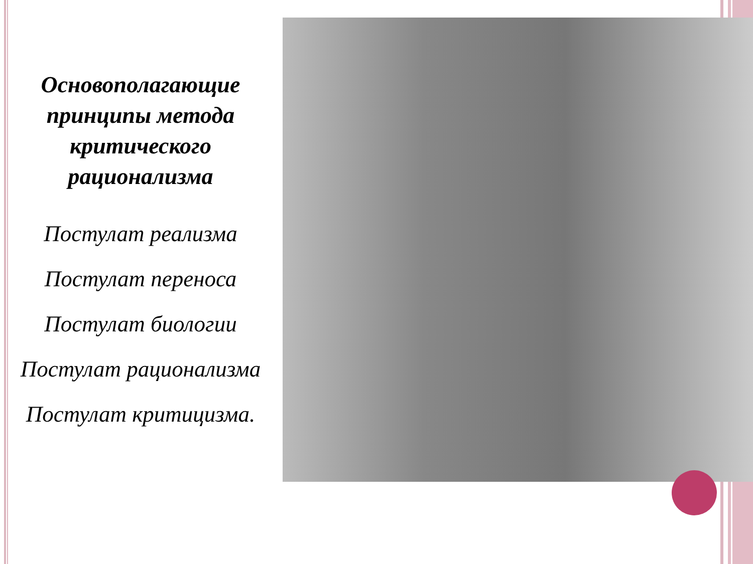Основополагающие принципы метода критического рационализма
Постулат реализма
Постулат переноса
Постулат биологии
Постулат рационализма
Постулат критицизма.